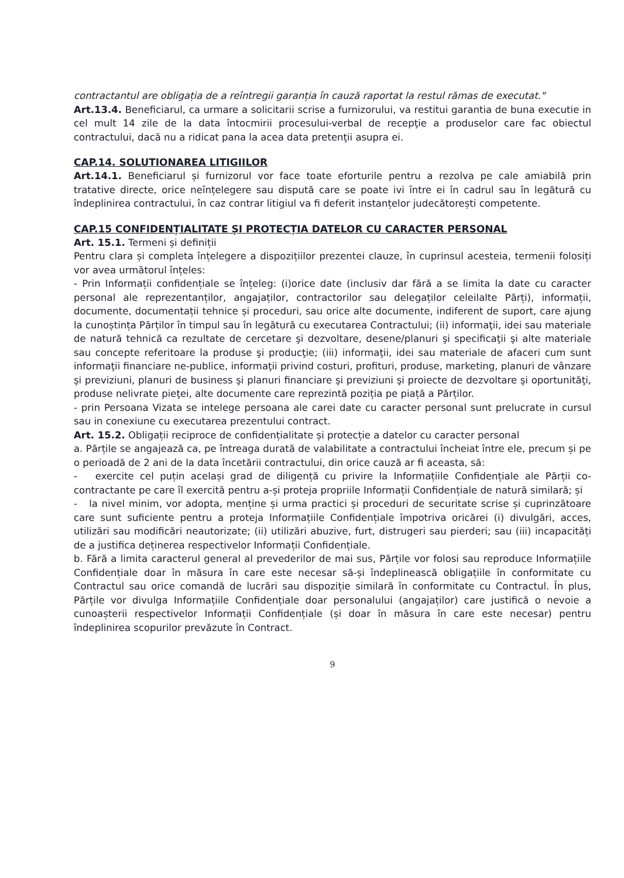contractantul are obligația de a reîntregii garanția în cauză raportat la restul rămas de executat."
Art.13.4. Beneficiarul, ca urmare a solicitarii scrise a furnizorului, va restitui garantia de buna executie in cel mult 14 zile de la data întocmirii procesului-verbal de recepţie a produselor care fac obiectul contractului, dacă nu a ridicat pana la acea data pretenţii asupra ei.
CAP.14. SOLUTIONAREA LITIGIILOR
Art.14.1. Beneficiarul și furnizorul vor face toate eforturile pentru a rezolva pe cale amiabilă prin tratative directe, orice neînțelegere sau dispută care se poate ivi între ei în cadrul sau în legătură cu îndeplinirea contractului, în caz contrar litigiul va fi deferit instanțelor judecătorești competente.
CAP.15 CONFIDENȚIALITATE ȘI PROTECȚIA DATELOR CU CARACTER PERSONAL
Art. 15.1. Termeni și definiții
Pentru clara și completa înțelegere a dispozițiilor prezentei clauze, în cuprinsul acesteia, termenii folosiți vor avea următorul înțeles:
- Prin Informații confidențiale se înțeleg: (i)orice date (inclusiv dar fără a se limita la date cu caracter personal ale reprezentanților, angajaților, contractorilor sau delegaților celeilalte Părți), informații, documente, documentații tehnice și proceduri, sau orice alte documente, indiferent de suport, care ajung la cunoștința Părților în timpul sau în legătură cu executarea Contractului; (ii) informaţii, idei sau materiale de natură tehnică ca rezultate de cercetare şi dezvoltare, desene/planuri şi specificaţii şi alte materiale sau concepte referitoare la produse şi producţie; (iii) informaţii, idei sau materiale de afaceri cum sunt informaţii financiare ne-publice, informaţii privind costuri, profituri, produse, marketing, planuri de vânzare şi previziuni, planuri de business şi planuri financiare şi previziuni şi proiecte de dezvoltare şi oportunităţi, produse nelivrate pieţei, alte documente care reprezintă poziția pe piață a Părților.
- prin Persoana Vizata se intelege persoana ale carei date cu caracter personal sunt prelucrate in cursul sau in conexiune cu executarea prezentului contract.
Art. 15.2. Obligații reciproce de confidențialitate și protecție a datelor cu caracter personal
a. Părțile se angajează ca, pe întreaga durată de valabilitate a contractului încheiat între ele, precum și pe o perioadă de 2 ani de la data încetării contractului, din orice cauză ar fi aceasta, să:
- exercite cel puțin același grad de diligență cu privire la Informațiile Confidențiale ale Părții co-contractante pe care îl exercită pentru a-și proteja propriile Informații Confidențiale de natură similară; și
- la nivel minim, vor adopta, menține și urma practici și proceduri de securitate scrise și cuprinzătoare care sunt suficiente pentru a proteja Informațiile Confidențiale împotriva oricărei (i) divulgări, acces, utilizări sau modificări neautorizate; (ii) utilizări abuzive, furt, distrugeri sau pierderi; sau (iii) incapacități de a justifica deținerea respectivelor Informații Confidențiale.
b. Fără a limita caracterul general al prevederilor de mai sus, Părțile vor folosi sau reproduce Informațiile Confidențiale doar în măsura în care este necesar să-și îndeplinească obligațiile în conformitate cu Contractul sau orice comandă de lucrări sau dispoziție similară în conformitate cu Contractul. În plus, Părțile vor divulga Informațiile Confidențiale doar personalului (angajaților) care justifică o nevoie a cunoașterii respectivelor Informații Confidențiale (și doar în măsura în care este necesar) pentru îndeplinirea scopurilor prevăzute în Contract.
9